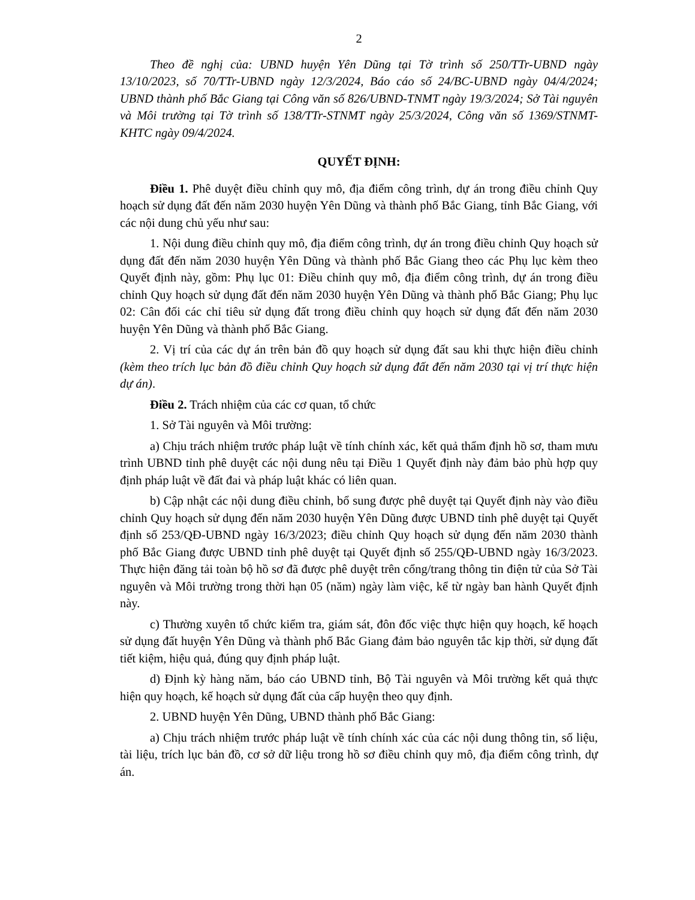2
Theo đề nghị của: UBND huyện Yên Dũng tại Tờ trình số 250/TTr-UBND ngày 13/10/2023, số 70/TTr-UBND ngày 12/3/2024, Báo cáo số 24/BC-UBND ngày 04/4/2024; UBND thành phố Bắc Giang tại Công văn số 826/UBND-TNMT ngày 19/3/2024; Sở Tài nguyên và Môi trường tại Tờ trình số 138/TTr-STNMT ngày 25/3/2024, Công văn số 1369/STNMT-KHTC ngày 09/4/2024.
QUYẾT ĐỊNH:
Điều 1. Phê duyệt điều chỉnh quy mô, địa điểm công trình, dự án trong điều chỉnh Quy hoạch sử dụng đất đến năm 2030 huyện Yên Dũng và thành phố Bắc Giang, tỉnh Bắc Giang, với các nội dung chủ yếu như sau:
1. Nội dung điều chỉnh quy mô, địa điểm công trình, dự án trong điều chỉnh Quy hoạch sử dụng đất đến năm 2030 huyện Yên Dũng và thành phố Bắc Giang theo các Phụ lục kèm theo Quyết định này, gồm: Phụ lục 01: Điều chỉnh quy mô, địa điểm công trình, dự án trong điều chỉnh Quy hoạch sử dụng đất đến năm 2030 huyện Yên Dũng và thành phố Bắc Giang; Phụ lục 02: Cân đối các chỉ tiêu sử dụng đất trong điều chỉnh quy hoạch sử dụng đất đến năm 2030 huyện Yên Dũng và thành phố Bắc Giang.
2. Vị trí của các dự án trên bản đồ quy hoạch sử dụng đất sau khi thực hiện điều chỉnh (kèm theo trích lục bản đồ điều chỉnh Quy hoạch sử dụng đất đến năm 2030 tại vị trí thực hiện dự án).
Điều 2. Trách nhiệm của các cơ quan, tổ chức
1. Sở Tài nguyên và Môi trường:
a) Chịu trách nhiệm trước pháp luật về tính chính xác, kết quả thẩm định hồ sơ, tham mưu trình UBND tỉnh phê duyệt các nội dung nêu tại Điều 1 Quyết định này đảm bảo phù hợp quy định pháp luật về đất đai và pháp luật khác có liên quan.
b) Cập nhật các nội dung điều chỉnh, bổ sung được phê duyệt tại Quyết định này vào điều chỉnh Quy hoạch sử dụng đến năm 2030 huyện Yên Dũng được UBND tỉnh phê duyệt tại Quyết định số 253/QĐ-UBND ngày 16/3/2023; điều chỉnh Quy hoạch sử dụng đến năm 2030 thành phố Bắc Giang được UBND tỉnh phê duyệt tại Quyết định số 255/QĐ-UBND ngày 16/3/2023. Thực hiện đăng tải toàn bộ hồ sơ đã được phê duyệt trên cổng/trang thông tin điện tử của Sở Tài nguyên và Môi trường trong thời hạn 05 (năm) ngày làm việc, kể từ ngày ban hành Quyết định này.
c) Thường xuyên tổ chức kiểm tra, giám sát, đôn đốc việc thực hiện quy hoạch, kế hoạch sử dụng đất huyện Yên Dũng và thành phố Bắc Giang đảm bảo nguyên tắc kịp thời, sử dụng đất tiết kiệm, hiệu quả, đúng quy định pháp luật.
d) Định kỳ hàng năm, báo cáo UBND tỉnh, Bộ Tài nguyên và Môi trường kết quả thực hiện quy hoạch, kế hoạch sử dụng đất của cấp huyện theo quy định.
2. UBND huyện Yên Dũng, UBND thành phố Bắc Giang:
a) Chịu trách nhiệm trước pháp luật về tính chính xác của các nội dung thông tin, số liệu, tài liệu, trích lục bản đồ, cơ sở dữ liệu trong hồ sơ điều chỉnh quy mô, địa điểm công trình, dự án.